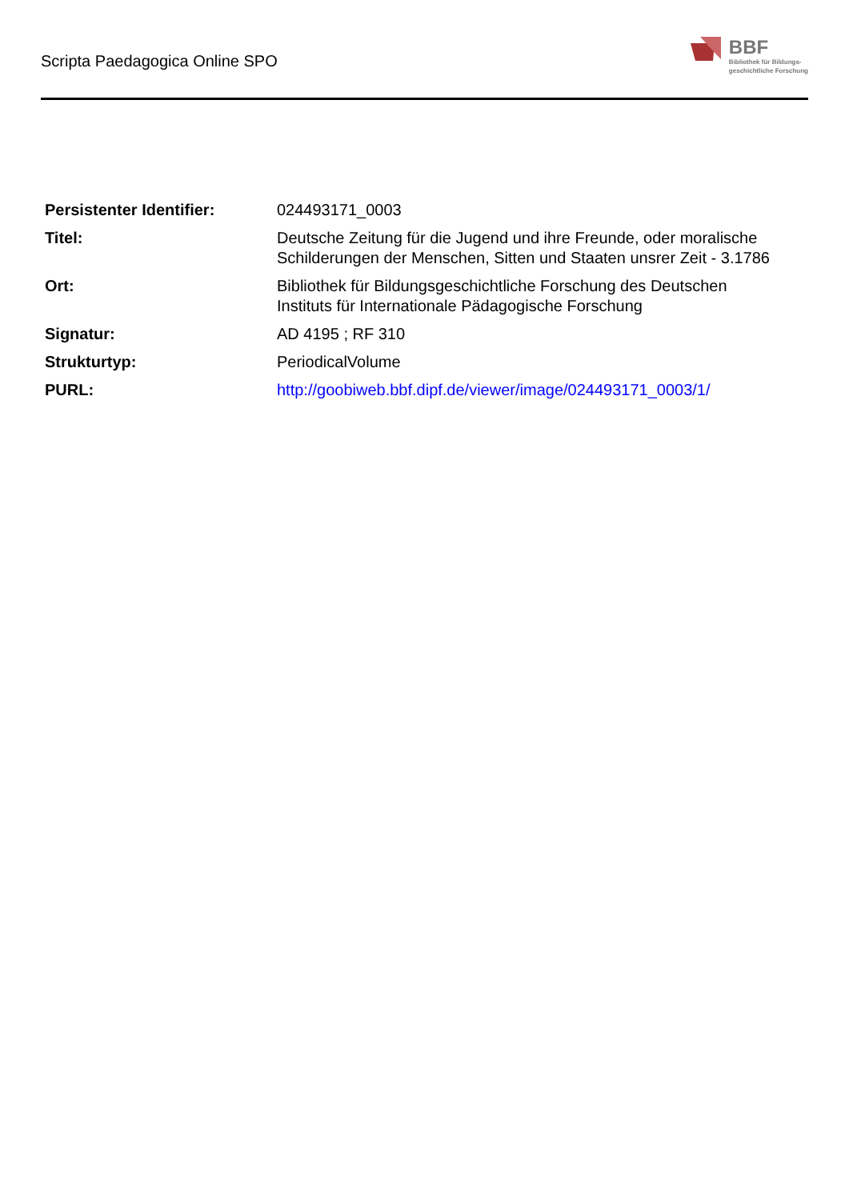Scripta Paedagogica Online SPO
BBF
Bibliothek für Bildungs-
geschichtliche Forschung
| Persistenter Identifier: | 024493171_0003 |
| Titel: | Deutsche Zeitung für die Jugend und ihre Freunde, oder moralische Schilderungen der Menschen, Sitten und Staaten unsrer Zeit - 3.1786 |
| Ort: | Bibliothek für Bildungsgeschichtliche Forschung des Deutschen Instituts für Internationale Pädagogische Forschung |
| Signatur: | AD 4195 ; RF 310 |
| Strukturtyp: | PeriodicalVolume |
| PURL: | http://goobiweb.bbf.dipf.de/viewer/image/024493171_0003/1/ |